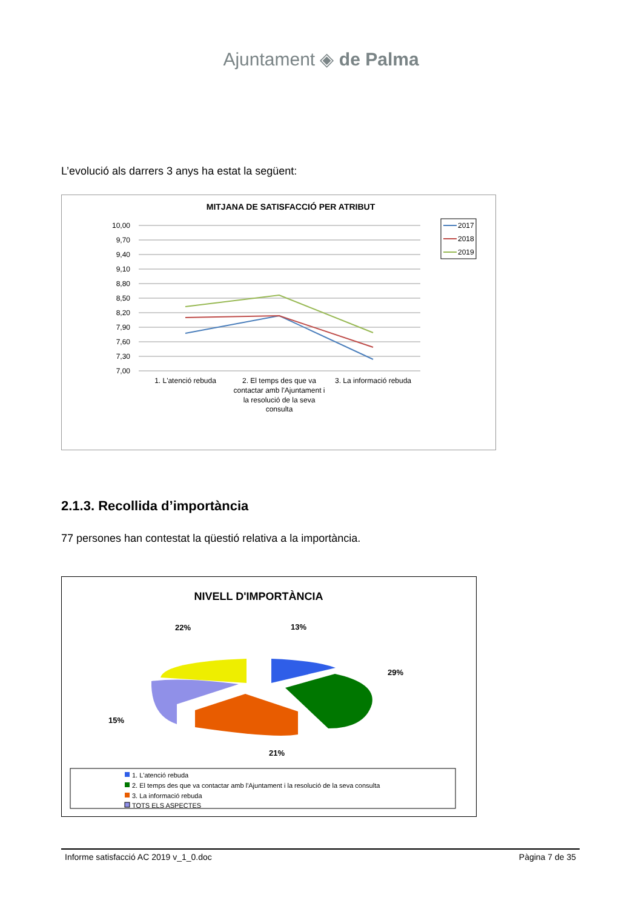Ajuntament ◈ de Palma
L’evolució als darrers 3 anys ha estat la següent:
MITJANA DE SATISFACCIÓ PER ATRIBUT
10,00
9,70
9,40
9,10
8,80
8,50
8,20
7,90
7,60
7,30
7,00
1. L'atenció rebuda
2. El temps des que va
contactar amb l'Ajuntament i
la resolució de la seva
consulta
3. La informació rebuda
2017
2018
2019
2.1.3. Recollida d’importància
77 persones han contestat la qüestió relativa a la importància.
NIVELL D'IMPORTÀNCIA
22%
13%
29%
15%
21%
1. L'atenció rebuda
2. El temps des que va contactar amb l'Ajuntament i la resolució de la seva consulta
3. La informació rebuda
TOTS ELS ASPECTES
Informe satisfacció AC 2019 v_1_0.doc Pàgina 7 de 35